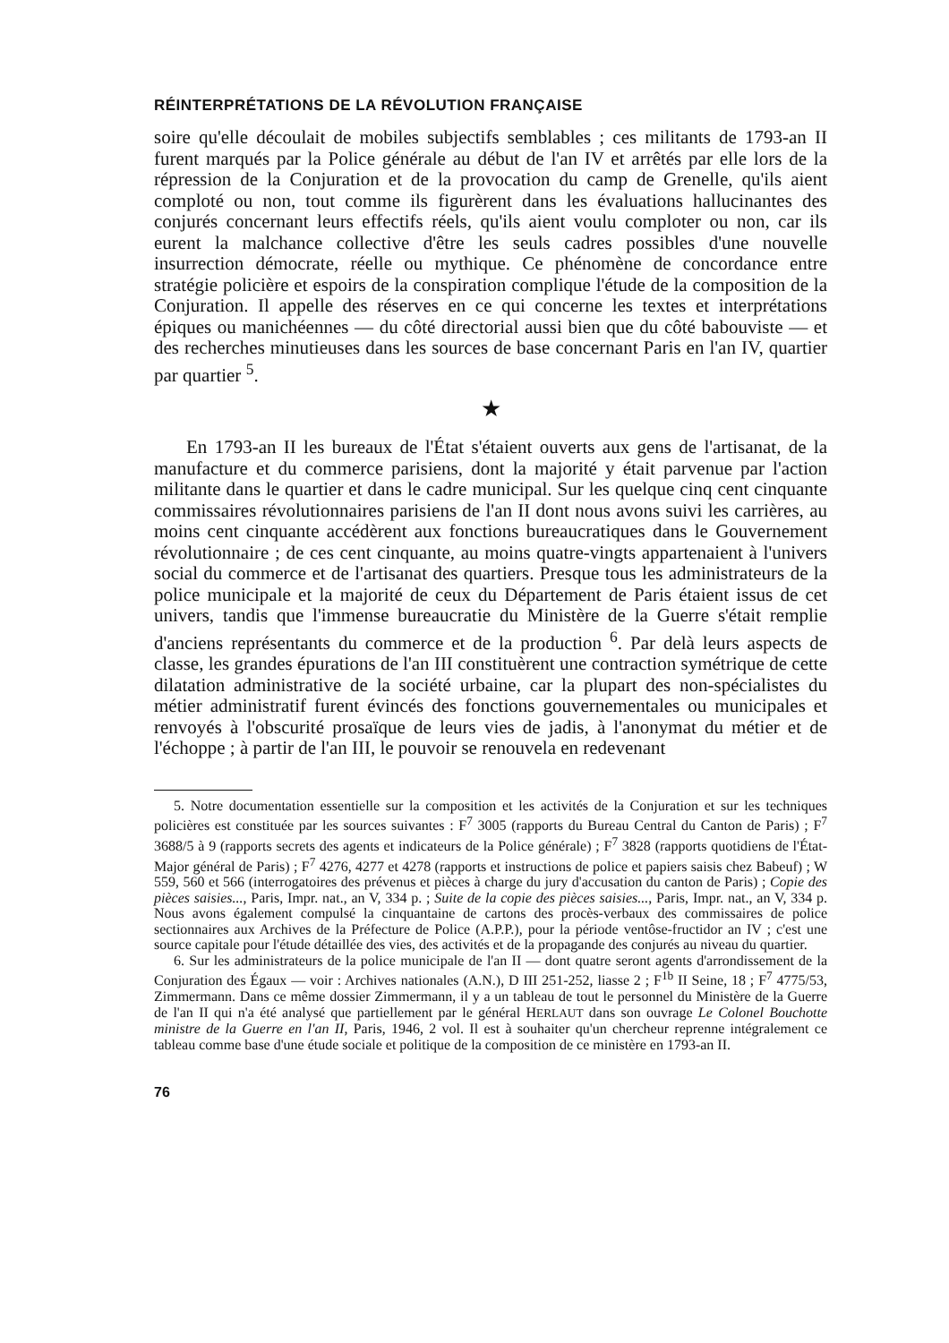RÉINTERPRÉTATIONS DE LA RÉVOLUTION FRANÇAISE
soire qu'elle découlait de mobiles subjectifs semblables ; ces militants de 1793-an II furent marqués par la Police générale au début de l'an IV et arrêtés par elle lors de la répression de la Conjuration et de la provocation du camp de Grenelle, qu'ils aient comploté ou non, tout comme ils figurèrent dans les évaluations hallucinantes des conjurés concernant leurs effectifs réels, qu'ils aient voulu comploter ou non, car ils eurent la malchance collective d'être les seuls cadres possibles d'une nouvelle insurrection démocrate, réelle ou mythique. Ce phénomène de concordance entre stratégie policière et espoirs de la conspiration complique l'étude de la composition de la Conjuration. Il appelle des réserves en ce qui concerne les textes et interprétations épiques ou manichéennes — du côté directorial aussi bien que du côté babouviste — et des recherches minutieuses dans les sources de base concernant Paris en l'an IV, quartier par quartier <sup>5</sup>.
★
En 1793-an II les bureaux de l'État s'étaient ouverts aux gens de l'artisanat, de la manufacture et du commerce parisiens, dont la majorité y était parvenue par l'action militante dans le quartier et dans le cadre municipal. Sur les quelque cinq cent cinquante commissaires révolutionnaires parisiens de l'an II dont nous avons suivi les carrières, au moins cent cinquante accédèrent aux fonctions bureaucratiques dans le Gouvernement révolutionnaire ; de ces cent cinquante, au moins quatre-vingts appartenaient à l'univers social du commerce et de l'artisanat des quartiers. Presque tous les administrateurs de la police municipale et la majorité de ceux du Département de Paris étaient issus de cet univers, tandis que l'immense bureaucratie du Ministère de la Guerre s'était remplie d'anciens représentants du commerce et de la production <sup>6</sup>. Par delà leurs aspects de classe, les grandes épurations de l'an III constituèrent une contraction symétrique de cette dilatation administrative de la société urbaine, car la plupart des non-spécialistes du métier administratif furent évincés des fonctions gouvernementales ou municipales et renvoyés à l'obscurité prosaïque de leurs vies de jadis, à l'anonymat du métier et de l'échoppe ; à partir de l'an III, le pouvoir se renouvela en redevenant
5. Notre documentation essentielle sur la composition et les activités de la Conjuration et sur les techniques policières est constituée par les sources suivantes : F<sup>7</sup> 3005 (rapports du Bureau Central du Canton de Paris) ; F<sup>7</sup> 3688/5 à 9 (rapports secrets des agents et indicateurs de la Police générale) ; F<sup>7</sup> 3828 (rapports quotidiens de l'État-Major général de Paris) ; F<sup>7</sup> 4276, 4277 et 4278 (rapports et instructions de police et papiers saisis chez Babeuf) ; W 559, 560 et 566 (interrogatoires des prévenus et pièces à charge du jury d'accusation du canton de Paris) ; Copie des pièces saisies..., Paris, Impr. nat., an V, 334 p. ; Suite de la copie des pièces saisies..., Paris, Impr. nat., an V, 334 p. Nous avons également compulsé la cinquantaine de cartons des procès-verbaux des commissaires de police sectionnaires aux Archives de la Préfecture de Police (A.P.P.), pour la période ventôse-fructidor an IV ; c'est une source capitale pour l'étude détaillée des vies, des activités et de la propagande des conjurés au niveau du quartier.
6. Sur les administrateurs de la police municipale de l'an II — dont quatre seront agents d'arrondissement de la Conjuration des Égaux — voir : Archives nationales (A.N.), D III 251-252, liasse 2 ; F<sup>1b</sup> II Seine, 18 ; F<sup>7</sup> 4775/53, Zimmermann. Dans ce même dossier Zimmermann, il y a un tableau de tout le personnel du Ministère de la Guerre de l'an II qui n'a été analysé que partiellement par le général HERLAUT dans son ouvrage Le Colonel Bouchotte ministre de la Guerre en l'an II, Paris, 1946, 2 vol. Il est à souhaiter qu'un chercheur reprenne intégralement ce tableau comme base d'une étude sociale et politique de la composition de ce ministère en 1793-an II.
76